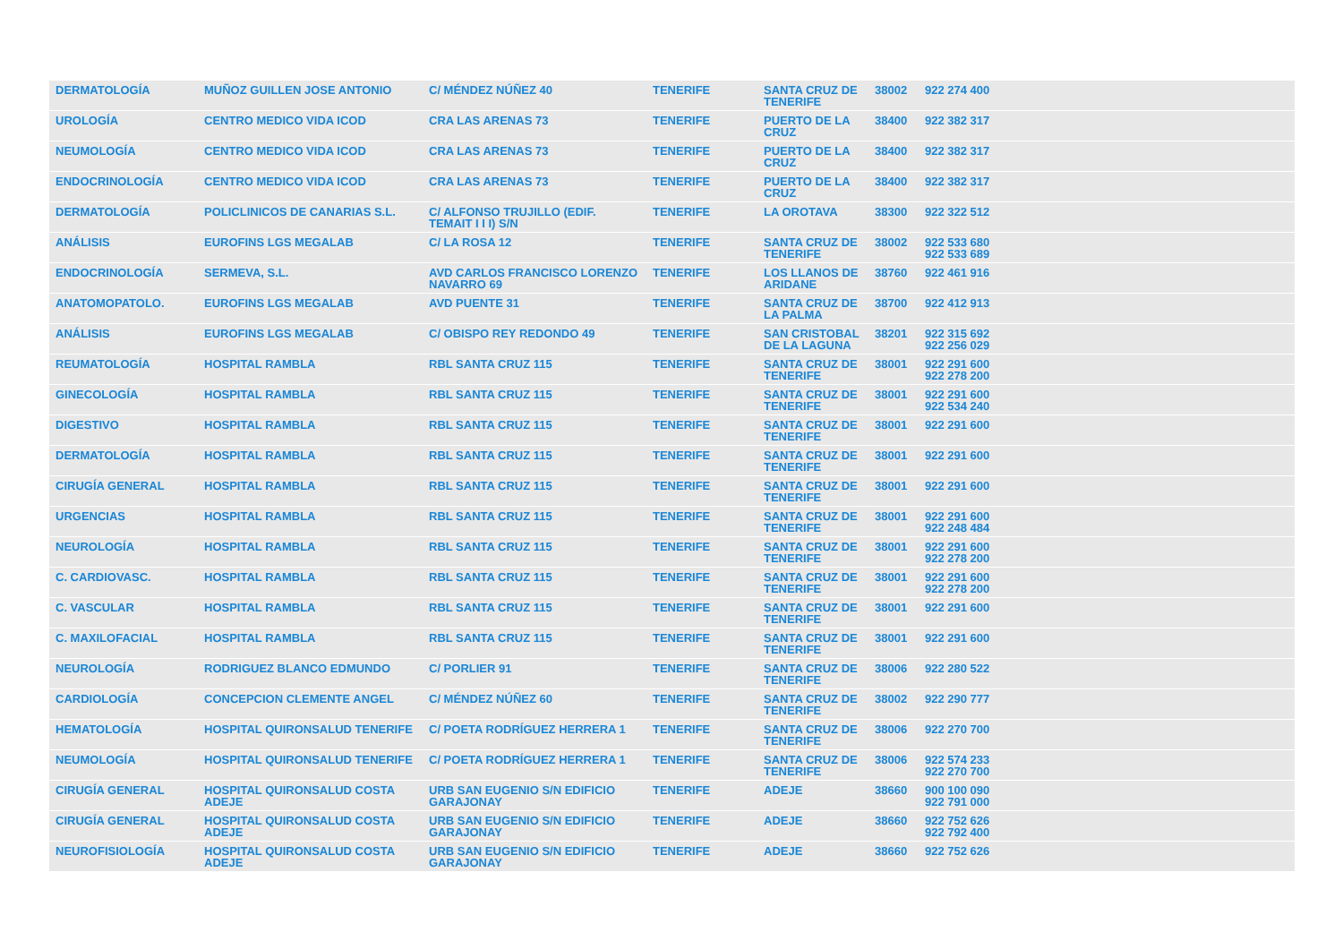| DERMATOLOGÍA | MUÑOZ GUILLEN JOSE ANTONIO | C/ MÉNDEZ NÚÑEZ 40 | TENERIFE | SANTA CRUZ DE TENERIFE | 38002 | 922 274 400 |
| UROLOGÍA | CENTRO MEDICO VIDA ICOD | CRA LAS ARENAS 73 | TENERIFE | PUERTO DE LA CRUZ | 38400 | 922 382 317 |
| NEUMOLOGÍA | CENTRO MEDICO VIDA ICOD | CRA LAS ARENAS 73 | TENERIFE | PUERTO DE LA CRUZ | 38400 | 922 382 317 |
| ENDOCRINOLOGÍA | CENTRO MEDICO VIDA ICOD | CRA LAS ARENAS 73 | TENERIFE | PUERTO DE LA CRUZ | 38400 | 922 382 317 |
| DERMATOLOGÍA | POLICLINICOS DE CANARIAS S.L. | C/ ALFONSO TRUJILLO (EDIF. TEMAIT I I I) S/N | TENERIFE | LA OROTAVA | 38300 | 922 322 512 |
| ANÁLISIS | EUROFINS LGS MEGALAB | C/ LA ROSA 12 | TENERIFE | SANTA CRUZ DE TENERIFE | 38002 | 922 533 680 922 533 689 |
| ENDOCRINOLOGÍA | SERMEVA, S.L. | AVD CARLOS FRANCISCO LORENZO NAVARRO 69 | TENERIFE | LOS LLANOS DE ARIDANE | 38760 | 922 461 916 |
| ANATOMOPATOLO. | EUROFINS LGS MEGALAB | AVD PUENTE 31 | TENERIFE | SANTA CRUZ DE LA PALMA | 38700 | 922 412 913 |
| ANÁLISIS | EUROFINS LGS MEGALAB | C/ OBISPO REY REDONDO 49 | TENERIFE | SAN CRISTOBAL DE LA LAGUNA | 38201 | 922 315 692 922 256 029 |
| REUMATOLOGÍA | HOSPITAL RAMBLA | RBL SANTA CRUZ 115 | TENERIFE | SANTA CRUZ DE TENERIFE | 38001 | 922 291 600 922 278 200 |
| GINECOLOGÍA | HOSPITAL RAMBLA | RBL SANTA CRUZ 115 | TENERIFE | SANTA CRUZ DE TENERIFE | 38001 | 922 291 600 922 534 240 |
| DIGESTIVO | HOSPITAL RAMBLA | RBL SANTA CRUZ 115 | TENERIFE | SANTA CRUZ DE TENERIFE | 38001 | 922 291 600 |
| DERMATOLOGÍA | HOSPITAL RAMBLA | RBL SANTA CRUZ 115 | TENERIFE | SANTA CRUZ DE TENERIFE | 38001 | 922 291 600 |
| CIRUGÍA GENERAL | HOSPITAL RAMBLA | RBL SANTA CRUZ 115 | TENERIFE | SANTA CRUZ DE TENERIFE | 38001 | 922 291 600 |
| URGENCIAS | HOSPITAL RAMBLA | RBL SANTA CRUZ 115 | TENERIFE | SANTA CRUZ DE TENERIFE | 38001 | 922 291 600 922 248 484 |
| NEUROLOGÍA | HOSPITAL RAMBLA | RBL SANTA CRUZ 115 | TENERIFE | SANTA CRUZ DE TENERIFE | 38001 | 922 291 600 922 278 200 |
| C. CARDIOVASC. | HOSPITAL RAMBLA | RBL SANTA CRUZ 115 | TENERIFE | SANTA CRUZ DE TENERIFE | 38001 | 922 291 600 922 278 200 |
| C. VASCULAR | HOSPITAL RAMBLA | RBL SANTA CRUZ 115 | TENERIFE | SANTA CRUZ DE TENERIFE | 38001 | 922 291 600 |
| C. MAXILOFACIAL | HOSPITAL RAMBLA | RBL SANTA CRUZ 115 | TENERIFE | SANTA CRUZ DE TENERIFE | 38001 | 922 291 600 |
| NEUROLOGÍA | RODRIGUEZ BLANCO EDMUNDO | C/ PORLIER 91 | TENERIFE | SANTA CRUZ DE TENERIFE | 38006 | 922 280 522 |
| CARDIOLOGÍA | CONCEPCION CLEMENTE ANGEL | C/ MÉNDEZ NÚÑEZ 60 | TENERIFE | SANTA CRUZ DE TENERIFE | 38002 | 922 290 777 |
| HEMATOLOGÍA | HOSPITAL QUIRONSALUD TENERIFE | C/ POETA RODRÍGUEZ HERRERA 1 | TENERIFE | SANTA CRUZ DE TENERIFE | 38006 | 922 270 700 |
| NEUMOLOGÍA | HOSPITAL QUIRONSALUD TENERIFE | C/ POETA RODRÍGUEZ HERRERA 1 | TENERIFE | SANTA CRUZ DE TENERIFE | 38006 | 922 574 233 922 270 700 |
| CIRUGÍA GENERAL | HOSPITAL QUIRONSALUD COSTA ADEJE | URB SAN EUGENIO S/N EDIFICIO GARAJONAY | TENERIFE | ADEJE | 38660 | 900 100 090 922 791 000 |
| CIRUGÍA GENERAL | HOSPITAL QUIRONSALUD COSTA ADEJE | URB SAN EUGENIO S/N EDIFICIO GARAJONAY | TENERIFE | ADEJE | 38660 | 922 752 626 922 792 400 |
| NEUROFISIOLOGÍA | HOSPITAL QUIRONSALUD COSTA ADEJE | URB SAN EUGENIO S/N EDIFICIO GARAJONAY | TENERIFE | ADEJE | 38660 | 922 752 626 |